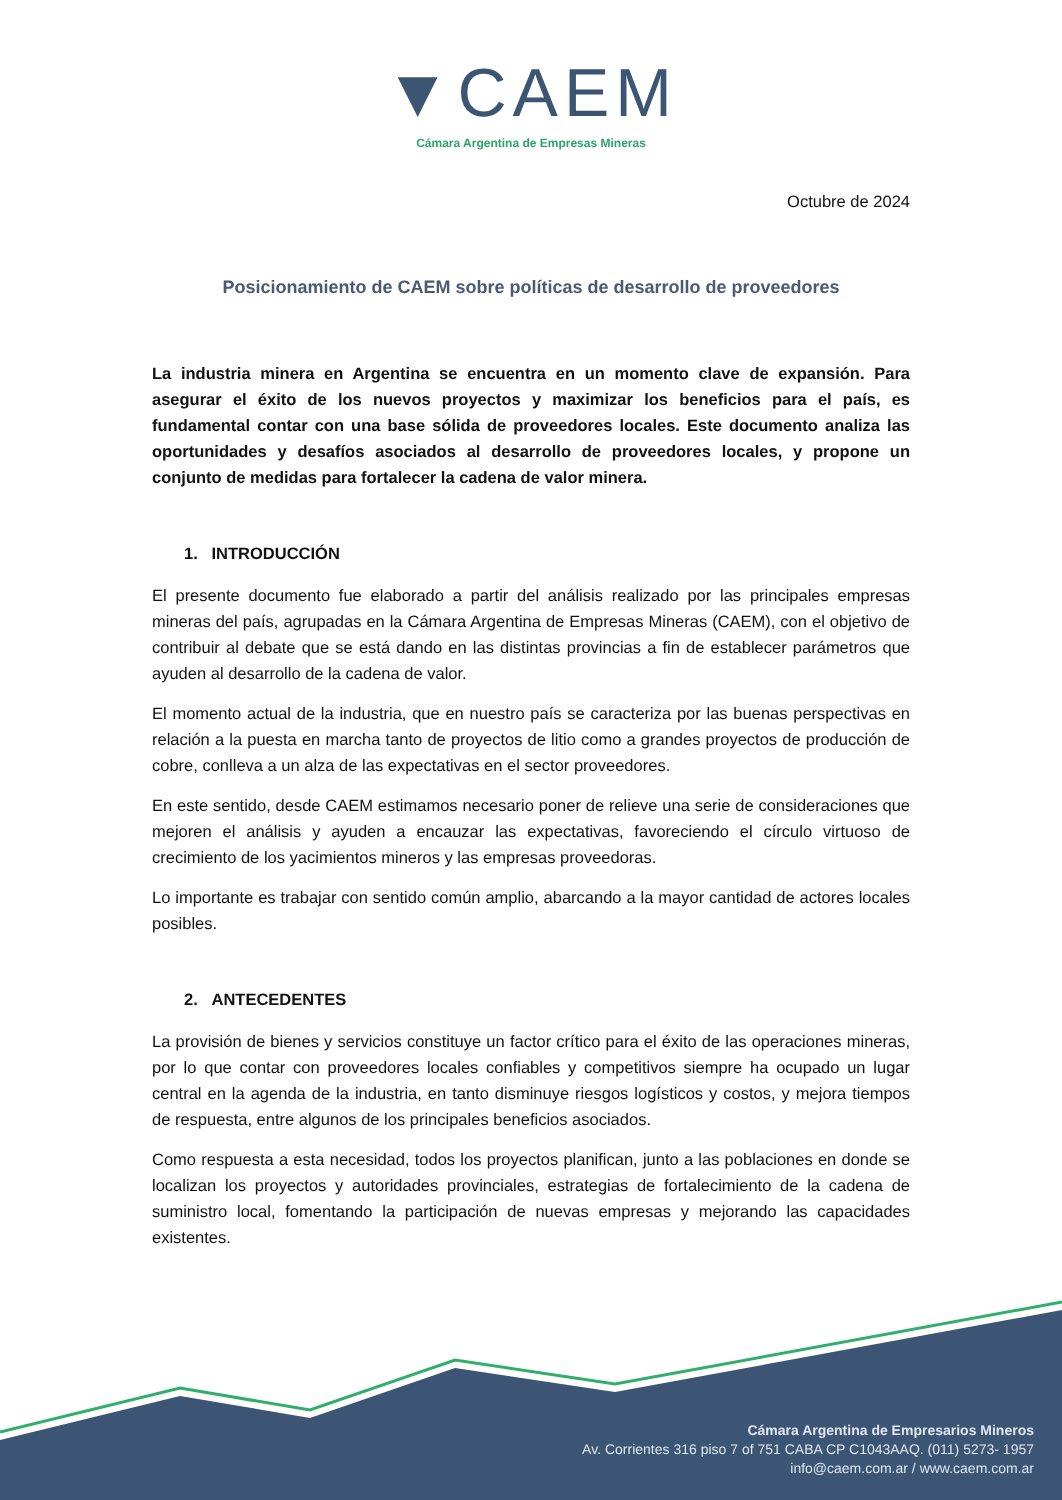▼CAEM
Cámara Argentina de Empresas Mineras
Octubre de 2024
Posicionamiento de CAEM sobre políticas de desarrollo de proveedores
La industria minera en Argentina se encuentra en un momento clave de expansión. Para asegurar el éxito de los nuevos proyectos y maximizar los beneficios para el país, es fundamental contar con una base sólida de proveedores locales. Este documento analiza las oportunidades y desafíos asociados al desarrollo de proveedores locales, y propone un conjunto de medidas para fortalecer la cadena de valor minera.
1. INTRODUCCIÓN
El presente documento fue elaborado a partir del análisis realizado por las principales empresas mineras del país, agrupadas en la Cámara Argentina de Empresas Mineras (CAEM), con el objetivo de contribuir al debate que se está dando en las distintas provincias a fin de establecer parámetros que ayuden al desarrollo de la cadena de valor.
El momento actual de la industria, que en nuestro país se caracteriza por las buenas perspectivas en relación a la puesta en marcha tanto de proyectos de litio como a grandes proyectos de producción de cobre, conlleva a un alza de las expectativas en el sector proveedores.
En este sentido, desde CAEM estimamos necesario poner de relieve una serie de consideraciones que mejoren el análisis y ayuden a encauzar las expectativas, favoreciendo el círculo virtuoso de crecimiento de los yacimientos mineros y las empresas proveedoras.
Lo importante es trabajar con sentido común amplio, abarcando a la mayor cantidad de actores locales posibles.
2. ANTECEDENTES
La provisión de bienes y servicios constituye un factor crítico para el éxito de las operaciones mineras, por lo que contar con proveedores locales confiables y competitivos siempre ha ocupado un lugar central en la agenda de la industria, en tanto disminuye riesgos logísticos y costos, y mejora tiempos de respuesta, entre algunos de los principales beneficios asociados.
Como respuesta a esta necesidad, todos los proyectos planifican, junto a las poblaciones en donde se localizan los proyectos y autoridades provinciales, estrategias de fortalecimiento de la cadena de suministro local, fomentando la participación de nuevas empresas y mejorando las capacidades existentes.
Cámara Argentina de Empresarios Mineros
Av. Corrientes 316 piso 7 of 751 CABA CP C1043AAQ. (011) 5273- 1957
info@caem.com.ar / www.caem.com.ar